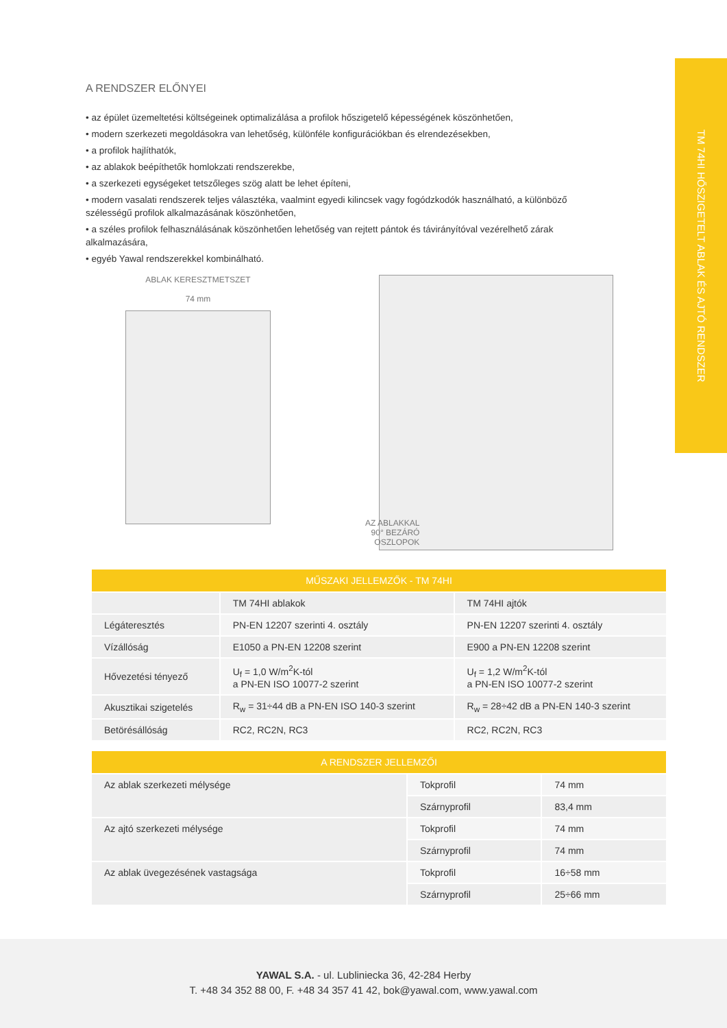TM 74HI HŐSZIGETELT ABLAK ÉS AJTÓ RENDSZER
A RENDSZER ELŐNYEI
• az épület üzemeltetési költségeinek optimalizálása a profilok hőszigetelő képességének köszönhetően,
• modern szerkezeti megoldásokra van lehetőség, különféle konfigurációkban és elrendezésekben,
• a profilok hajlíthatók,
• az ablakok beépíthetők homlokzati rendszerekbe,
• a szerkezeti egységeket tetszőleges szög alatt be lehet építeni,
• modern vasalati rendszerek teljes választéka, vaalmint egyedi kilincsek vagy fogódzkodók használható, a különböző szélességű profilok alkalmazásának köszönhetően,
• a széles profilok felhasználásának köszönhetően lehetőség van rejtett pántok és távirányítóval vezérelhető zárak alkalmazására,
• egyéb Yawal rendszerekkel kombinálható.
ABLAK KERESZTMETSZET
74 mm
AZ ABLAKKAL
90° BEZÁRÓ
OSZLOPOK
| MŰSZAKI JELLEMZŐK - TM 74HI | | |
| --- | --- | --- |
| | TM 74HI ablakok | TM 74HI ajtók |
| Légáteresztés | PN-EN 12207 szerinti 4. osztály | PN-EN 12207 szerinti 4. osztály |
| Vízállóság | E1050 a PN-EN 12208 szerint | E900 a PN-EN 12208 szerint |
| Hővezetési tényező | U<sub>f</sub> = 1,0 W/m<sup>2</sup>K-tól a PN-EN ISO 10077-2 szerint | U<sub>f</sub> = 1,2 W/m<sup>2</sup>K-tól a PN-EN ISO 10077-2 szerint |
| Akusztikai szigetelés | R<sub>w</sub> = 31÷44 dB a PN-EN ISO 140-3 szerint | R<sub>w</sub> = 28÷42 dB a PN-EN 140-3 szerint |
| Betörésállóság | RC2, RC2N, RC3 | RC2, RC2N, RC3 |
| A RENDSZER JELLEMZŐI | | |
| --- | --- | --- |
| Az ablak szerkezeti mélysége | Tokprofil | 74 mm |
| | Szárnyprofil | 83,4 mm |
| Az ajtó szerkezeti mélysége | Tokprofil | 74 mm |
| | Szárnyprofil | 74 mm |
| Az ablak üvegezésének vastagsága | Tokprofil | 16÷58 mm |
| | Szárnyprofil | 25÷66 mm |
YAWAL S.A. - ul. Lubliniecka 36, 42-284 Herby
T. +48 34 352 88 00, F. +48 34 357 41 42, bok@yawal.com, www.yawal.com